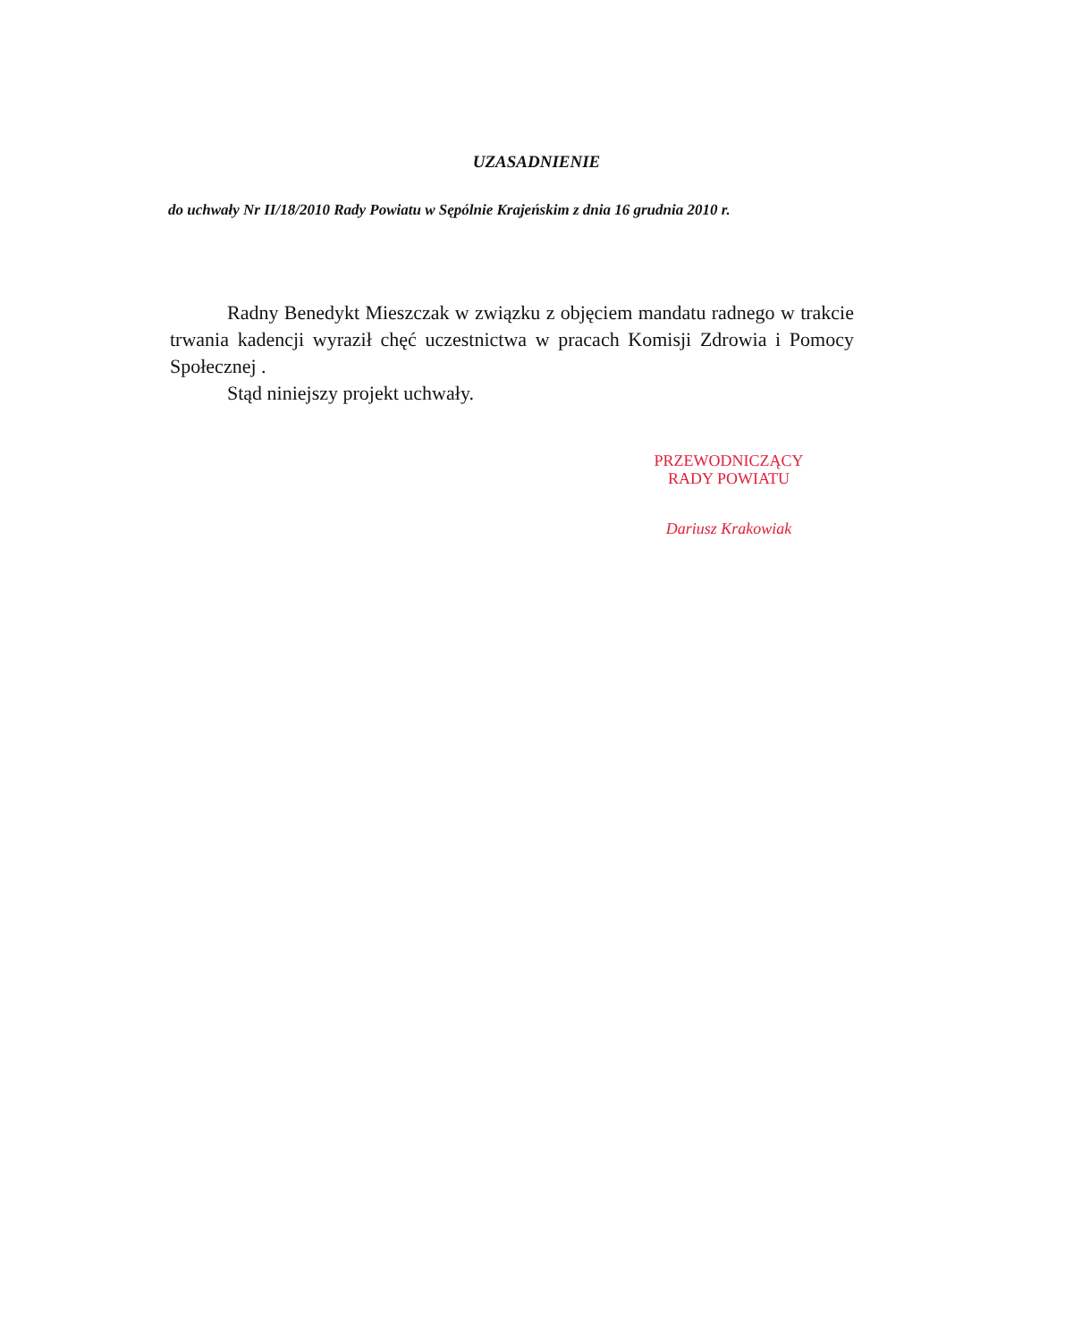UZASADNIENIE
do uchwały Nr II/18/2010 Rady Powiatu w Sępólnie Krajeńskim z dnia 16 grudnia 2010 r.
Radny Benedykt Mieszczak w związku z objęciem mandatu radnego w trakcie trwania kadencji wyraził chęć uczestnictwa w pracach Komisji Zdrowia i Pomocy Społecznej .
Stąd niniejszy projekt uchwały.
PRZEWODNICZĄCY
RADY POWIATU
Dariusz Krakowiak